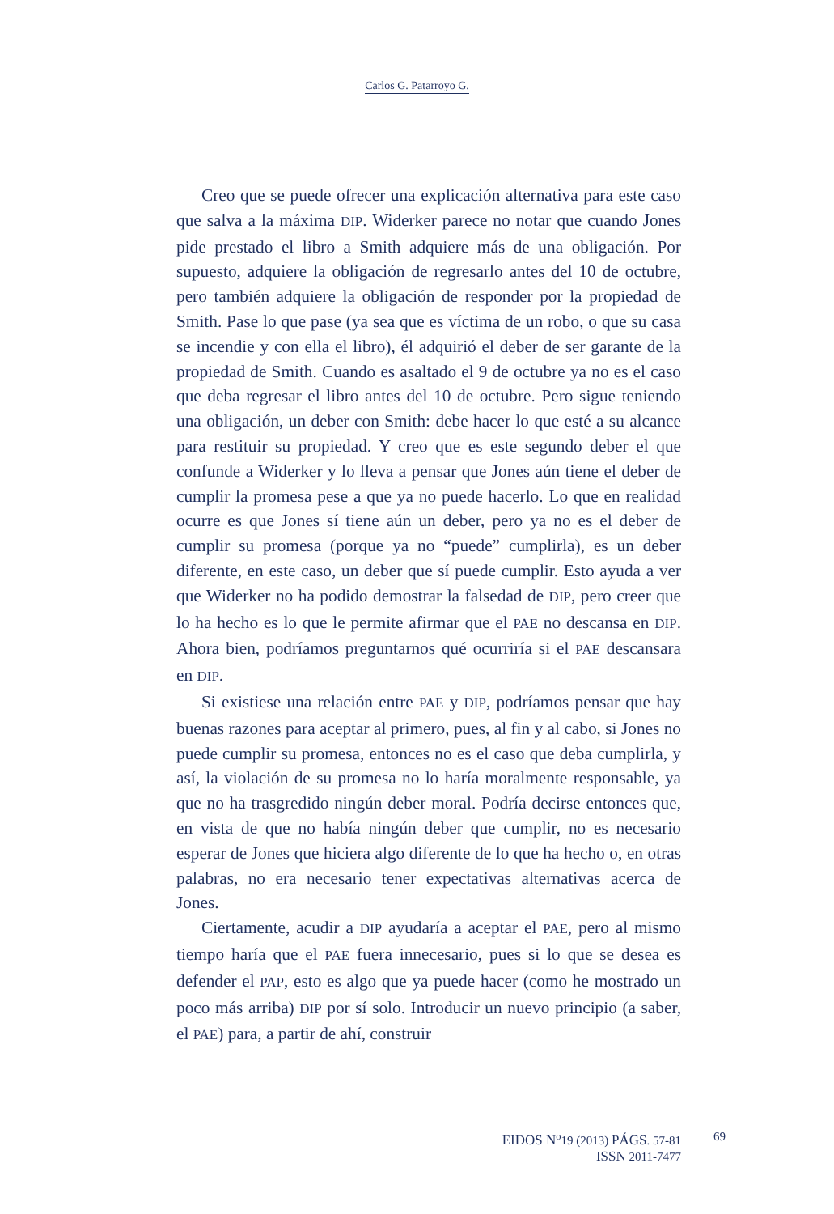Carlos G. Patarroyo G.
Creo que se puede ofrecer una explicación alternativa para este caso que salva a la máxima DIP. Widerker parece no notar que cuando Jones pide prestado el libro a Smith adquiere más de una obligación. Por supuesto, adquiere la obligación de regresarlo antes del 10 de octubre, pero también adquiere la obligación de responder por la propiedad de Smith. Pase lo que pase (ya sea que es víctima de un robo, o que su casa se incendie y con ella el libro), él adquirió el deber de ser garante de la propiedad de Smith. Cuando es asaltado el 9 de octubre ya no es el caso que deba regresar el libro antes del 10 de octubre. Pero sigue teniendo una obligación, un deber con Smith: debe hacer lo que esté a su alcance para restituir su propiedad. Y creo que es este segundo deber el que confunde a Widerker y lo lleva a pensar que Jones aún tiene el deber de cumplir la promesa pese a que ya no puede hacerlo. Lo que en realidad ocurre es que Jones sí tiene aún un deber, pero ya no es el deber de cumplir su promesa (porque ya no “puede” cumplirla), es un deber diferente, en este caso, un deber que sí puede cumplir. Esto ayuda a ver que Widerker no ha podido demostrar la falsedad de DIP, pero creer que lo ha hecho es lo que le permite afirmar que el PAE no descansa en DIP. Ahora bien, podríamos preguntarnos qué ocurriría si el PAE descansara en DIP.
Si existiese una relación entre PAE y DIP, podríamos pensar que hay buenas razones para aceptar al primero, pues, al fin y al cabo, si Jones no puede cumplir su promesa, entonces no es el caso que deba cumplirla, y así, la violación de su promesa no lo haría moralmente responsable, ya que no ha trasgredido ningún deber moral. Podría decirse entonces que, en vista de que no había ningún deber que cumplir, no es necesario esperar de Jones que hiciera algo diferente de lo que ha hecho o, en otras palabras, no era necesario tener expectativas alternativas acerca de Jones.
Ciertamente, acudir a DIP ayudaría a aceptar el PAE, pero al mismo tiempo haría que el PAE fuera innecesario, pues si lo que se desea es defender el PAP, esto es algo que ya puede hacer (como he mostrado un poco más arriba) DIP por sí solo. Introducir un nuevo principio (a saber, el PAE) para, a partir de ahí, construir
EIDOS N<sup>o</sup>19 (2013) PÁGS. 57-81
ISSN 2011-7477
69